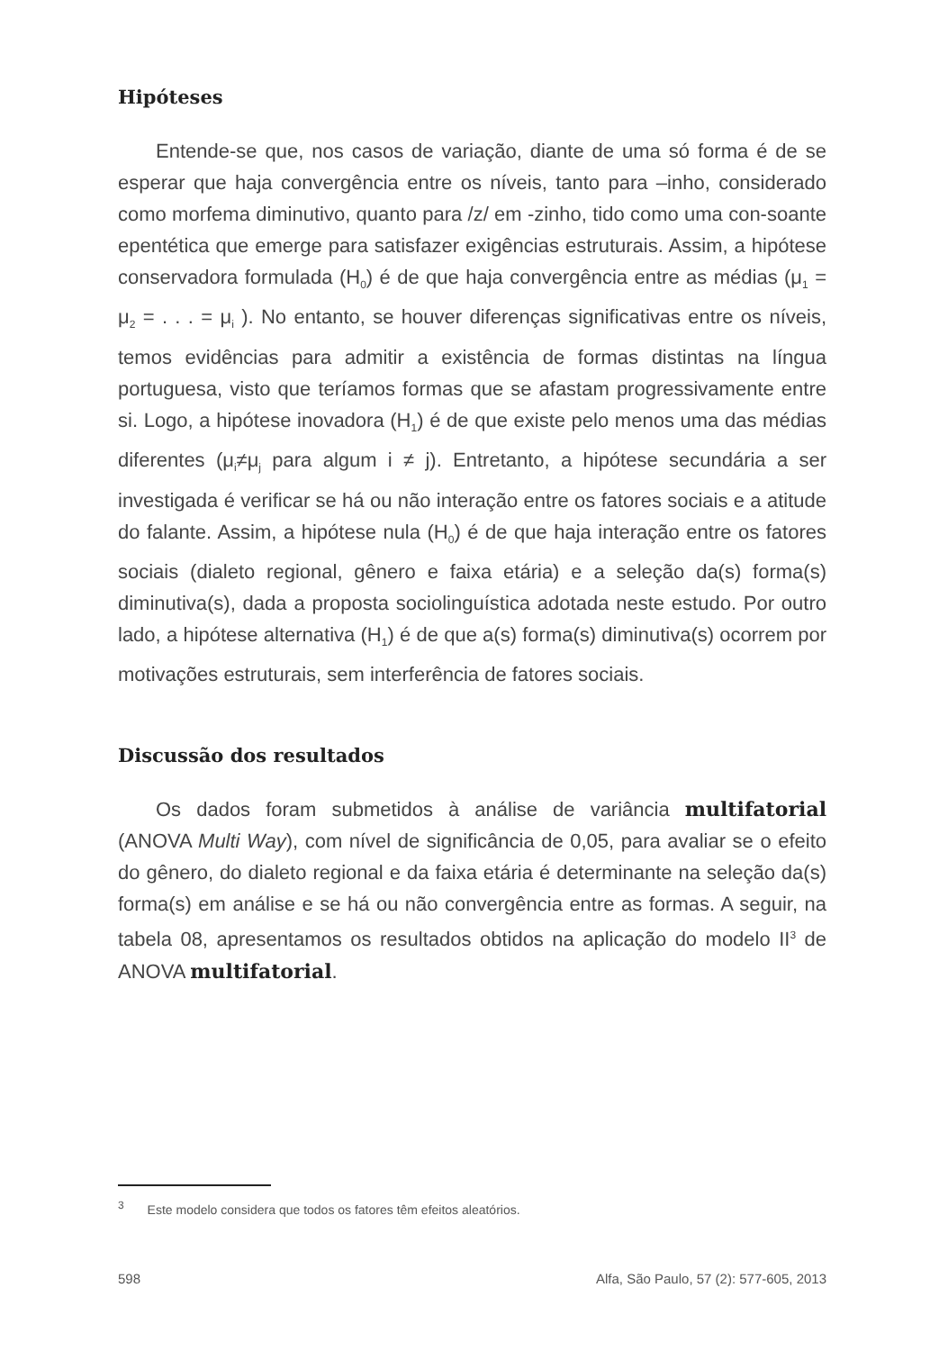Hipóteses
Entende-se que, nos casos de variação, diante de uma só forma é de se esperar que haja convergência entre os níveis, tanto para –inho, considerado como morfema diminutivo, quanto para /z/ em -zinho, tido como uma con-soante epentética que emerge para satisfazer exigências estruturais. Assim, a hipótese conservadora formulada (H<sub>0</sub>) é de que haja convergência entre as médias (μ<sub>1</sub> = μ<sub>2</sub> = . . . = μ<sub>i</sub> ). No entanto, se houver diferenças significativas entre os níveis, temos evidências para admitir a existência de formas distintas na língua portuguesa, visto que teríamos formas que se afastam progressivamente entre si. Logo, a hipótese inovadora (H<sub>1</sub>) é de que existe pelo menos uma das médias diferentes (μ<sub>i</sub>≠μ<sub>j</sub> para algum i ≠ j). Entretanto, a hipótese secundária a ser investigada é verificar se há ou não interação entre os fatores sociais e a atitude do falante. Assim, a hipótese nula (H<sub>0</sub>) é de que haja interação entre os fatores sociais (dialeto regional, gênero e faixa etária) e a seleção da(s) forma(s) diminutiva(s), dada a proposta sociolinguística adotada neste estudo. Por outro lado, a hipótese alternativa (H<sub>1</sub>) é de que a(s) forma(s) diminutiva(s) ocorrem por motivações estruturais, sem interferência de fatores sociais.
Discussão dos resultados
Os dados foram submetidos à análise de variância multifatorial (ANOVA Multi Way), com nível de significância de 0,05, para avaliar se o efeito do gênero, do dialeto regional e da faixa etária é determinante na seleção da(s) forma(s) em análise e se há ou não convergência entre as formas. A seguir, na tabela 08, apresentamos os resultados obtidos na aplicação do modelo II<sup>3</sup> de ANOVA multifatorial.
<sup>3</sup> Este modelo considera que todos os fatores têm efeitos aleatórios.
598 Alfa, São Paulo, 57 (2): 577-605, 2013